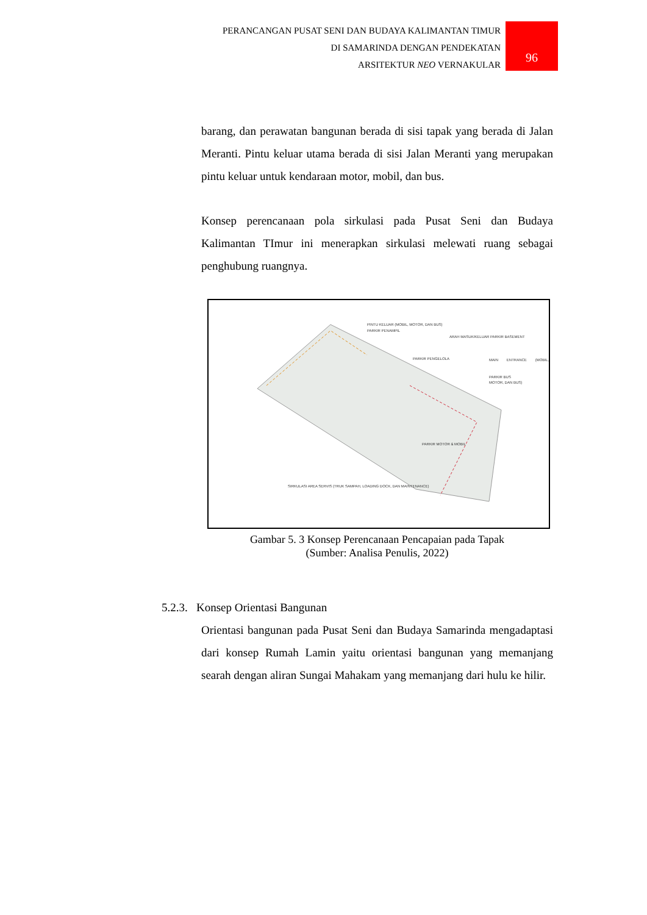PERANCANGAN PUSAT SENI DAN BUDAYA KALIMANTAN TIMUR
DI SAMARINDA DENGAN PENDEKATAN
ARSITEKTUR NEO VERNAKULAR
96
barang, dan perawatan bangunan berada di sisi tapak yang berada di Jalan Meranti. Pintu keluar utama berada di sisi Jalan Meranti yang merupakan pintu keluar untuk kendaraan motor, mobil, dan bus.
Konsep perencanaan pola sirkulasi pada Pusat Seni dan Budaya Kalimantan TImur ini menerapkan sirkulasi melewati ruang sebagai penghubung ruangnya.
PINTU KELUAR (MOBIL, MOTOR, DAN BUS)
PARKIR PENAMPIL
ARAH MASUK/KELUAR PARKIR BASEMENT
PARKIR PENGELOLA MAIN ENTRANCE (MOBIL, MOTOR, DAN BUS)
PARKIR BUS
PARKIR MOTOR & MOBIL
SIRKULASI AREA SERVIS (TRUK SAMPAH, LOADING DOCK, DAN MAINTENANCE)
Gambar 5. 3 Konsep Perencanaan Pencapaian pada Tapak
(Sumber: Analisa Penulis, 2022)
5.2.3. Konsep Orientasi Bangunan
Orientasi bangunan pada Pusat Seni dan Budaya Samarinda mengadaptasi dari konsep Rumah Lamin yaitu orientasi bangunan yang memanjang searah dengan aliran Sungai Mahakam yang memanjang dari hulu ke hilir.